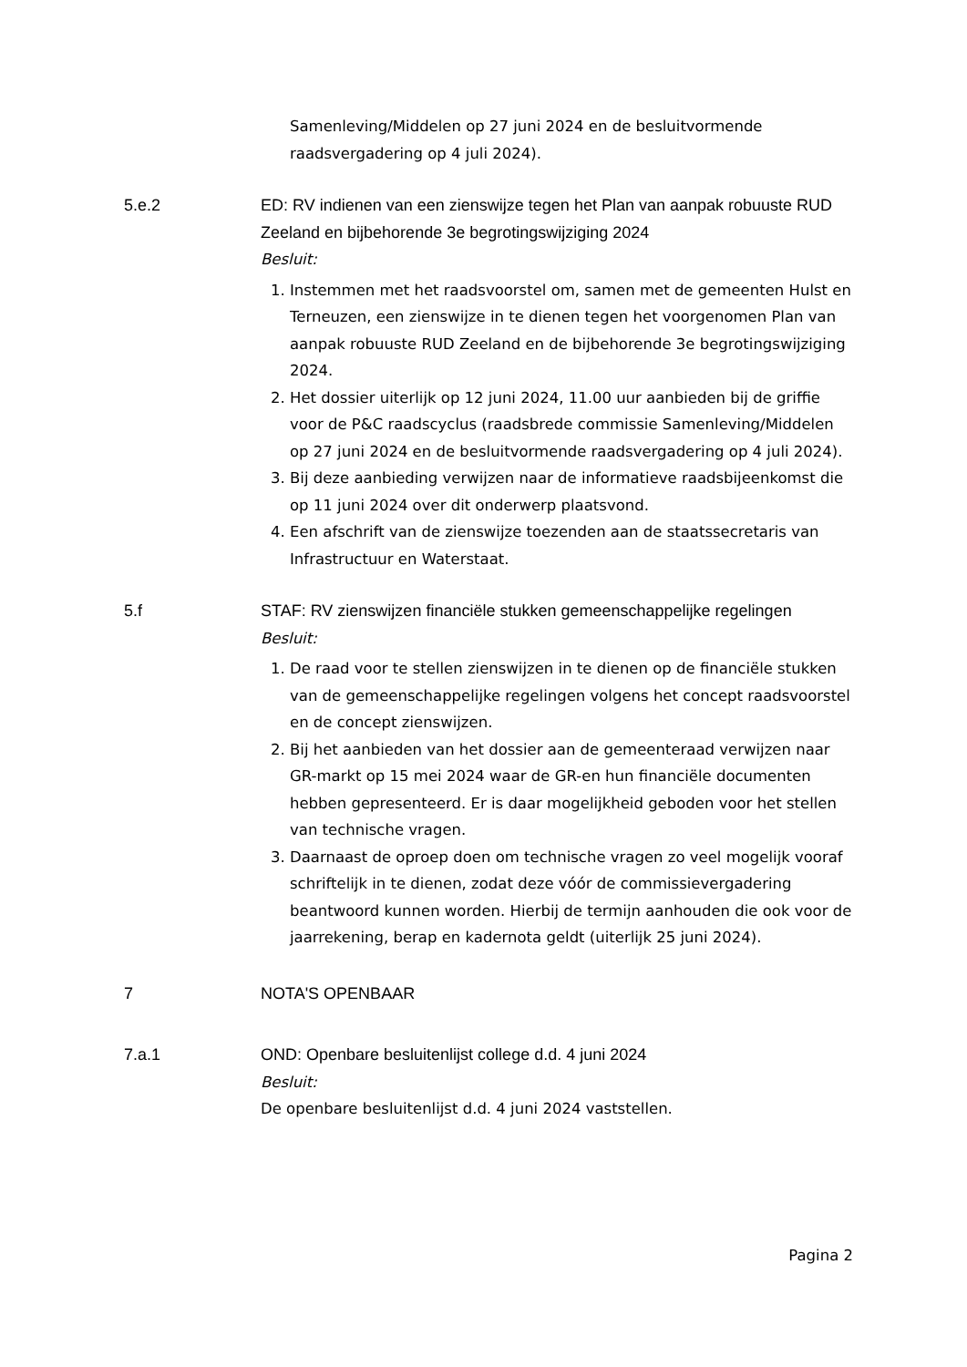Samenleving/Middelen op 27 juni 2024 en de besluitvormende raadsvergadering op 4 juli 2024).
5.e.2 ED: RV indienen van een zienswijze tegen het Plan van aanpak robuuste RUD Zeeland en bijbehorende 3e begrotingswijziging 2024
Besluit:
1. Instemmen met het raadsvoorstel om, samen met de gemeenten Hulst en Terneuzen, een zienswijze in te dienen tegen het voorgenomen Plan van aanpak robuuste RUD Zeeland en de bijbehorende 3e begrotingswijziging 2024.
2. Het dossier uiterlijk op 12 juni 2024, 11.00 uur aanbieden bij de griffie voor de P&C raadscyclus (raadsbrede commissie Samenleving/Middelen op 27 juni 2024 en de besluitvormende raadsvergadering op 4 juli 2024).
3. Bij deze aanbieding verwijzen naar de informatieve raadsbijeenkomst die op 11 juni 2024 over dit onderwerp plaatsvond.
4. Een afschrift van de zienswijze toezenden aan de staatssecretaris van Infrastructuur en Waterstaat.
5.f STAF: RV zienswijzen financiële stukken gemeenschappelijke regelingen
Besluit:
1. De raad voor te stellen zienswijzen in te dienen op de financiële stukken van de gemeenschappelijke regelingen volgens het concept raadsvoorstel en de concept zienswijzen.
2. Bij het aanbieden van het dossier aan de gemeenteraad verwijzen naar GR-markt op 15 mei 2024 waar de GR-en hun financiële documenten hebben gepresenteerd. Er is daar mogelijkheid geboden voor het stellen van technische vragen.
3. Daarnaast de oproep doen om technische vragen zo veel mogelijk vooraf schriftelijk in te dienen, zodat deze vóór de commissievergadering beantwoord kunnen worden. Hierbij de termijn aanhouden die ook voor de jaarrekening, berap en kadernota geldt (uiterlijk 25 juni 2024).
7 NOTA'S OPENBAAR
7.a.1 OND: Openbare besluitenlijst college d.d. 4 juni 2024
Besluit:
De openbare besluitenlijst d.d. 4 juni 2024 vaststellen.
Pagina 2